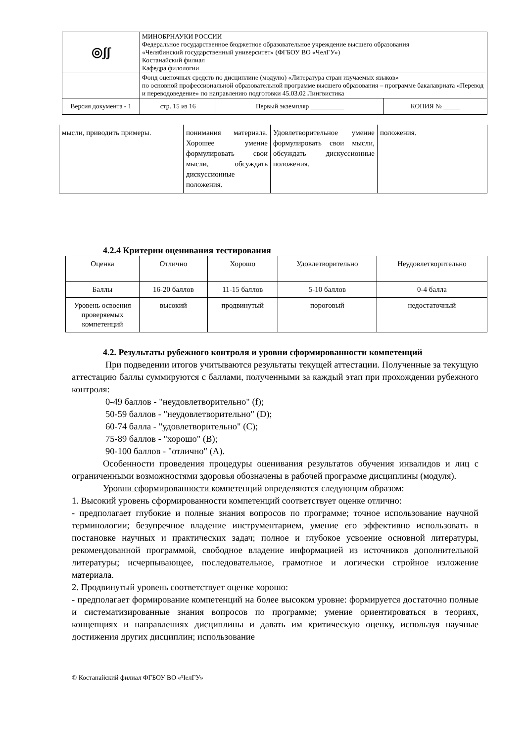| ◎ʃʃ | МИНОБРНАУКИ РОССИИ Федеральное государственное бюджетное образовательное учреждение высшего образования «Челябинский государственный университет» (ФГБОУ ВО «ЧелГУ») Костанайский филиал Кафедра филологии | | | |
| | Фонд оценочных средств по дисциплине (модулю) «Литература стран изучаемых языков» по основной профессиональной образовательной программе высшего образования – программе бакалавриата «Перевод и переводоведение» по направлению подготовки 45.03.02 Лингвистика | | | |
| Версия документа - 1 | | стр. 15 из 16 | Первый экземпляр __________ | КОПИЯ № _____ |
| мысли, приводить примеры. | понимания материала. Хорошее умение формулировать свои мысли, обсуждать дискуссионные положения. | Удовлетворительное умение формулировать свои мысли, обсуждать дискуссионные положения. | положения. |
4.2.4 Критерии оценивания тестирования
| Оценка | Отлично | Хорошо | Удовлетворительно | Неудовлетворительно |
| Баллы | 16-20 баллов | 11-15 баллов | 5-10 баллов | 0-4 балла |
| Уровень освоения проверяемых компетенций | высокий | продвинутый | пороговый | недостаточный |
4.2. Результаты рубежного контроля и уровни сформированности компетенций
При подведении итогов учитываются результаты текущей аттестации. Полученные за текущую аттестацию баллы суммируются с баллами, полученными за каждый этап при прохождении рубежного контроля:
0-49 баллов - "неудовлетворительно" (f);
50-59 баллов - "неудовлетворительно" (D);
60-74 балла - "удовлетворительно" (C);
75-89 баллов - "хорошо" (B);
90-100 баллов - "отлично" (A).
Особенности проведения процедуры оценивания результатов обучения инвалидов и лиц с ограниченными возможностями здоровья обозначены в рабочей программе дисциплины (модуля).
Уровни сформированности компетенций определяются следующим образом:
1. Высокий уровень сформированности компетенций соответствует оценке отлично:
- предполагает глубокие и полные знания вопросов по программе; точное использование научной терминологии; безупречное владение инструментарием, умение его эффективно использовать в постановке научных и практических задач; полное и глубокое усвоение основной литературы, рекомендованной программой, свободное владение информацией из источников дополнительной литературы; исчерпывающее, последовательное, грамотное и логически стройное изложение материала.
2. Продвинутый уровень соответствует оценке хорошо:
- предполагает формирование компетенций на более высоком уровне: формируется достаточно полные и систематизированные знания вопросов по программе; умение ориентироваться в теориях, концепциях и направлениях дисциплины и давать им критическую оценку, используя научные достижения других дисциплин; использование
© Костанайский филиал ФГБОУ ВО «ЧелГУ»